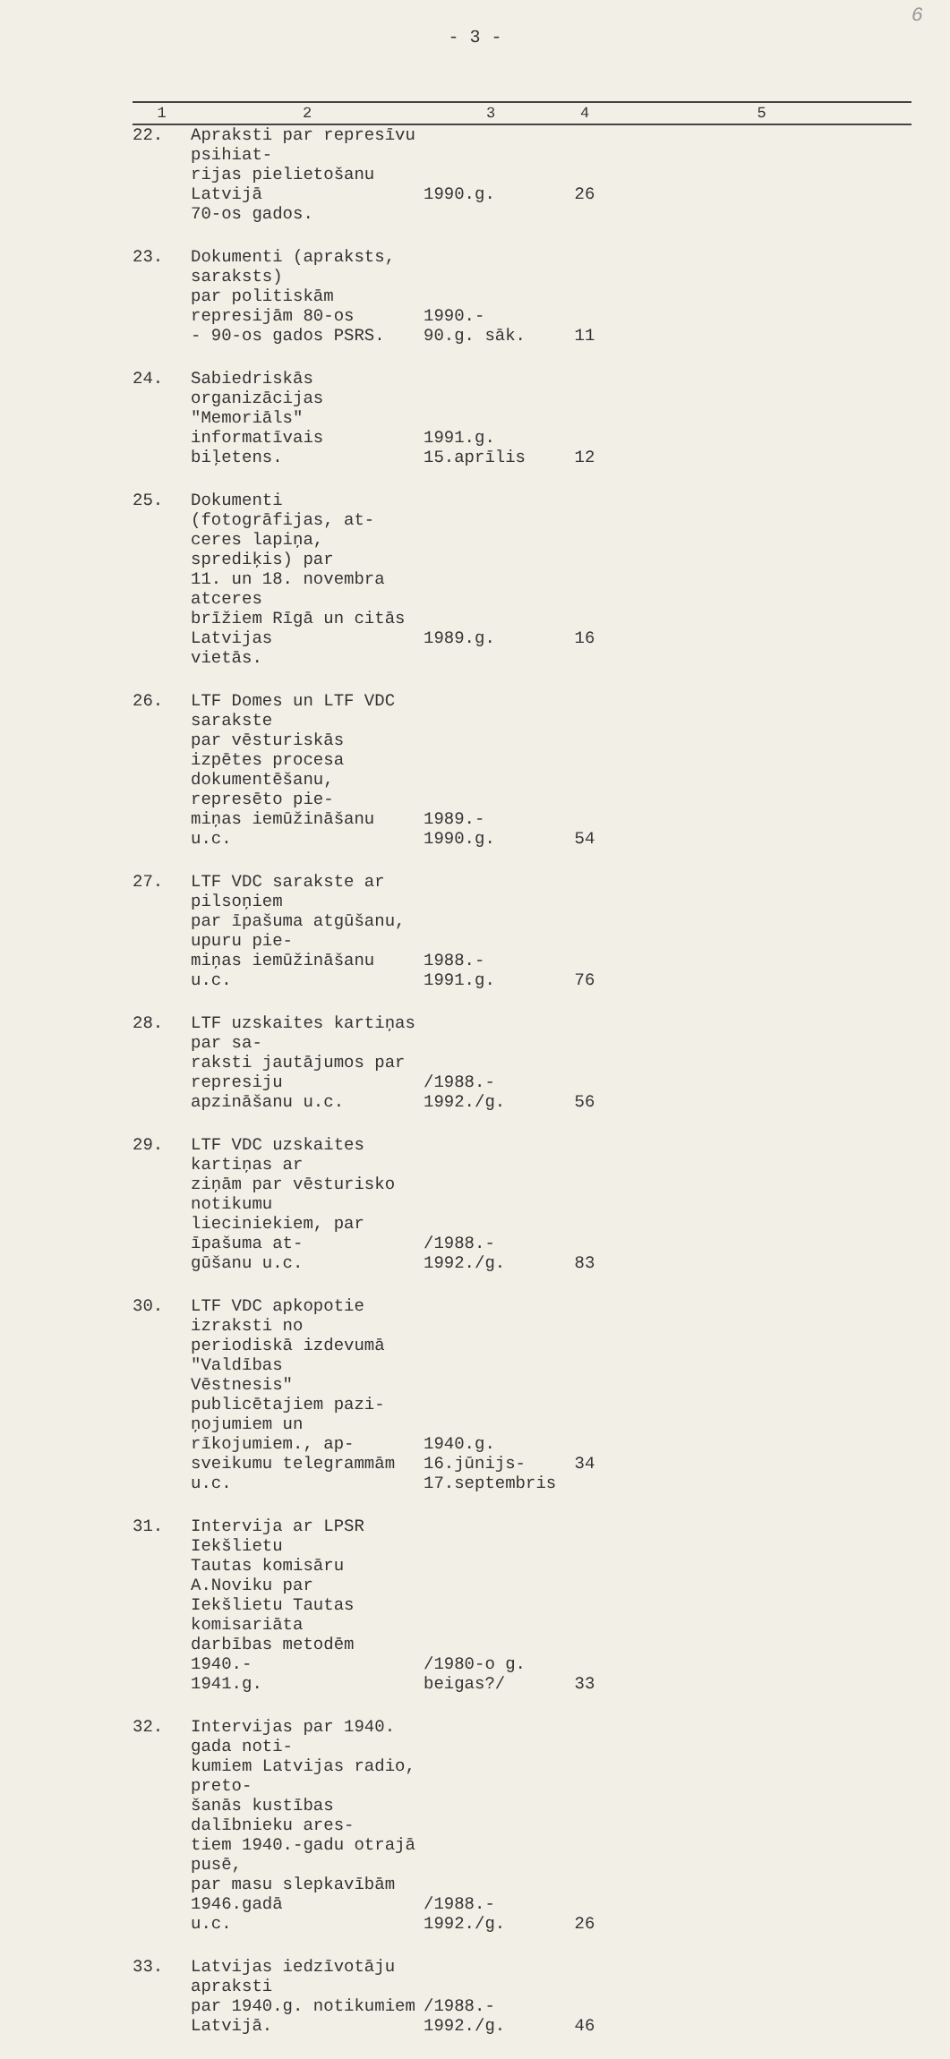6
- 3 -
| 1 | 2 | 3 | 4 | 5 |
| --- | --- | --- | --- | --- |
| 22. | Apraksti par represīvu psihiat- rijas pielietošanu Latvijā 70-os gados. | 1990.g. | 26 | |
| 23. | Dokumenti (apraksts, saraksts) par politiskām represijām 80-os - 90-os gados PSRS. | 1990.- 90.g. sāk. | 11 | |
| 24. | Sabiedriskās organizācijas "Memoriāls" informatīvais biļetens. | 1991.g. 15.aprīlis | 12 | |
| 25. | Dokumenti (fotogrāfijas, at- ceres lapiņa, sprediķis) par 11. un 18. novembra atceres brīžiem Rīgā un citās Latvijas vietās. | 1989.g. | 16 | |
| 26. | LTF Domes un LTF VDC sarakste par vēsturiskās izpētes procesa dokumentēšanu, represēto pie- miņas iemūžināšanu u.c. | 1989.- 1990.g. | 54 | |
| 27. | LTF VDC sarakste ar pilsoņiem par īpašuma atgūšanu, upuru pie- miņas iemūžināšanu u.c. | 1988.- 1991.g. | 76 | |
| 28. | LTF uzskaites kartiņas par sa- raksti jautājumos par represiju apzināšanu u.c. | /1988.- 1992./g. | 56 | |
| 29. | LTF VDC uzskaites kartiņas ar ziņām par vēsturisko notikumu lieciniekiem, par īpašuma at- gūšanu u.c. | /1988.- 1992./g. | 83 | |
| 30. | LTF VDC apkopotie izraksti no periodiskā izdevumā "Valdības Vēstnesis" publicētajiem pazi- ņojumiem un rīkojumiem., ap- sveikumu telegrammām u.c. | 1940.g. 16.jūnijs- 17.septembris | 34 | |
| 31. | Intervija ar LPSR Iekšlietu Tautas komisāru A.Noviku par Iekšlietu Tautas komisariāta darbības metodēm 1940.- 1941.g. | /1980-o g. beigas?/ | 33 | |
| 32. | Intervijas par 1940. gada noti- kumiem Latvijas radio, preto- šanās kustības dalībnieku ares- tiem 1940.-gadu otrajā pusē, par masu slepkavībām 1946.gadā u.c. | /1988.- 1992./g. | 26 | |
| 33. | Latvijas iedzīvotāju apraksti par 1940.g. notikumiem Latvijā. | /1988.- 1992./g. | 46 | |